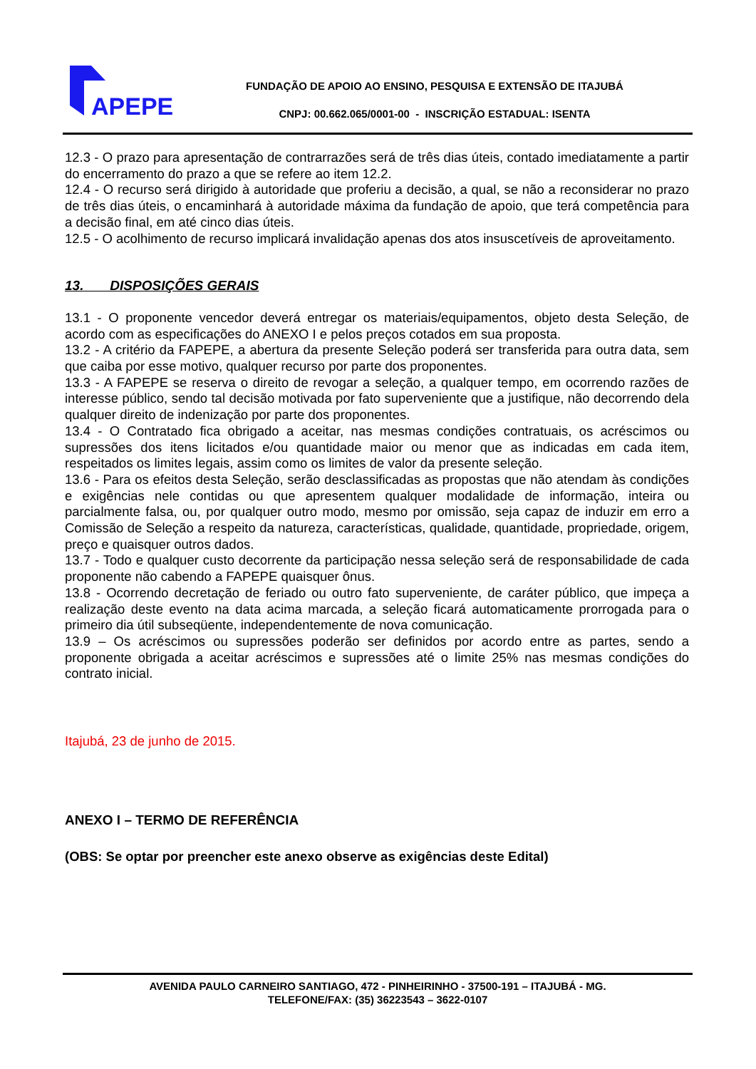APEPE
FUNDAÇÃO DE APOIO AO ENSINO, PESQUISA E EXTENSÃO DE ITAJUBÁ
CNPJ: 00.662.065/0001-00 - INSCRIÇÃO ESTADUAL: ISENTA
12.3 - O prazo para apresentação de contrarrazões será de três dias úteis, contado imediatamente a partir do encerramento do prazo a que se refere ao item 12.2.
12.4 - O recurso será dirigido à autoridade que proferiu a decisão, a qual, se não a reconsiderar no prazo de três dias úteis, o encaminhará à autoridade máxima da fundação de apoio, que terá competência para a decisão final, em até cinco dias úteis.
12.5 - O acolhimento de recurso implicará invalidação apenas dos atos insuscetíveis de aproveitamento.
13. DISPOSIÇÕES GERAIS
13.1 - O proponente vencedor deverá entregar os materiais/equipamentos, objeto desta Seleção, de acordo com as especificações do ANEXO I e pelos preços cotados em sua proposta.
13.2 - A critério da FAPEPE, a abertura da presente Seleção poderá ser transferida para outra data, sem que caiba por esse motivo, qualquer recurso por parte dos proponentes.
13.3 - A FAPEPE se reserva o direito de revogar a seleção, a qualquer tempo, em ocorrendo razões de interesse público, sendo tal decisão motivada por fato superveniente que a justifique, não decorrendo dela qualquer direito de indenização por parte dos proponentes.
13.4 - O Contratado fica obrigado a aceitar, nas mesmas condições contratuais, os acréscimos ou supressões dos itens licitados e/ou quantidade maior ou menor que as indicadas em cada item, respeitados os limites legais, assim como os limites de valor da presente seleção.
13.6 - Para os efeitos desta Seleção, serão desclassificadas as propostas que não atendam às condições e exigências nele contidas ou que apresentem qualquer modalidade de informação, inteira ou parcialmente falsa, ou, por qualquer outro modo, mesmo por omissão, seja capaz de induzir em erro a Comissão de Seleção a respeito da natureza, características, qualidade, quantidade, propriedade, origem, preço e quaisquer outros dados.
13.7 - Todo e qualquer custo decorrente da participação nessa seleção será de responsabilidade de cada proponente não cabendo a FAPEPE quaisquer ônus.
13.8 - Ocorrendo decretação de feriado ou outro fato superveniente, de caráter público, que impeça a realização deste evento na data acima marcada, a seleção ficará automaticamente prorrogada para o primeiro dia útil subseqüente, independentemente de nova comunicação.
13.9 – Os acréscimos ou supressões poderão ser definidos por acordo entre as partes, sendo a proponente obrigada a aceitar acréscimos e supressões até o limite 25% nas mesmas condições do contrato inicial.
Itajubá, 23 de junho de 2015.
ANEXO I – TERMO DE REFERÊNCIA
(OBS: Se optar por preencher este anexo observe as exigências deste Edital)
AVENIDA PAULO CARNEIRO SANTIAGO, 472 - PINHEIRINHO - 37500-191 – ITAJUBÁ - MG.
TELEFONE/FAX: (35) 36223543 – 3622-0107